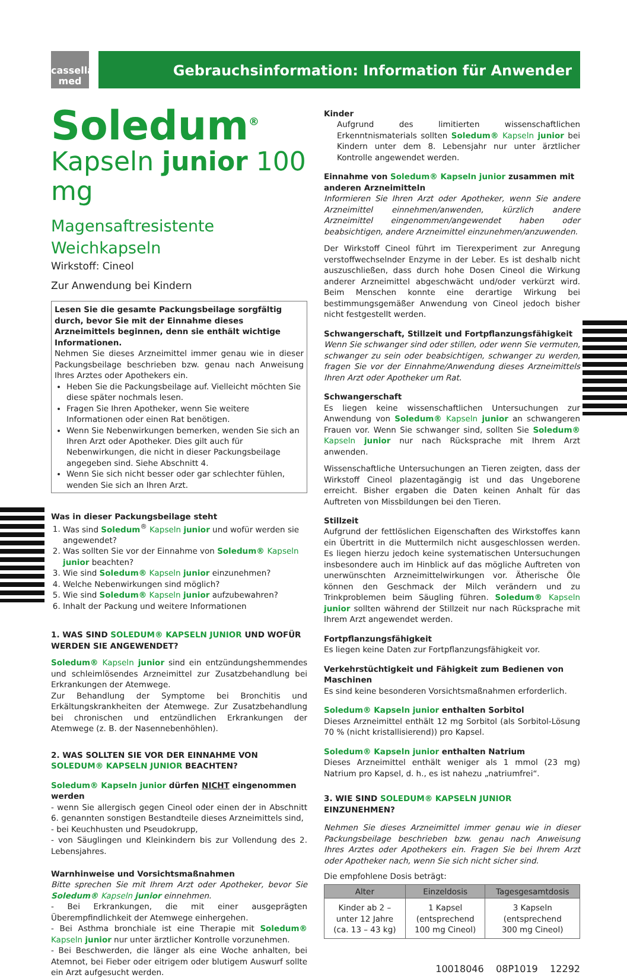cassella
med
Gebrauchsinformation: Information für Anwender
Soledum<sup>®</sup>
Kapseln junior 100 mg
Magensaftresistente Weichkapseln
Wirkstoff: Cineol
Zur Anwendung bei Kindern
Lesen Sie die gesamte Packungsbeilage sorgfältig durch, bevor Sie mit der Einnahme dieses Arzneimittels beginnen, denn sie enthält wichtige Informationen.
Nehmen Sie dieses Arzneimittel immer genau wie in dieser Packungsbeilage beschrieben bzw. genau nach Anweisung Ihres Arztes oder Apothekers ein.
Heben Sie die Packungsbeilage auf. Vielleicht möchten Sie diese später nochmals lesen.
Fragen Sie Ihren Apotheker, wenn Sie weitere Informationen oder einen Rat benötigen.
Wenn Sie Nebenwirkungen bemerken, wenden Sie sich an Ihren Arzt oder Apotheker. Dies gilt auch für Nebenwirkungen, die nicht in dieser Packungsbeilage angegeben sind. Siehe Abschnitt 4.
Wenn Sie sich nicht besser oder gar schlechter fühlen, wenden Sie sich an Ihren Arzt.
Was in dieser Packungsbeilage steht
1. Was sind Soledum<sup>®</sup> Kapseln junior und wofür werden sie angewendet?
2. Was sollten Sie vor der Einnahme von Soledum® Kapseln junior beachten?
3. Wie sind Soledum® Kapseln junior einzunehmen?
4. Welche Nebenwirkungen sind möglich?
5. Wie sind Soledum® Kapseln junior aufzubewahren?
6. Inhalt der Packung und weitere Informationen
1. WAS SIND SOLEDUM® KAPSELN JUNIOR UND WOFÜR WERDEN SIE ANGEWENDET?
Soledum® Kapseln junior sind ein entzündungshemmendes und schleimlösendes Arzneimittel zur Zusatzbehandlung bei Erkrankungen der Atemwege.
Zur Behandlung der Symptome bei Bronchitis und Erkältungskrankheiten der Atemwege. Zur Zusatzbehandlung bei chronischen und entzündlichen Erkrankungen der Atemwege (z. B. der Nasennebenhöhlen).
2. WAS SOLLTEN SIE VOR DER EINNAHME VON SOLEDUM® KAPSELN JUNIOR BEACHTEN?
Soledum® Kapseln junior dürfen NICHT eingenommen werden
- wenn Sie allergisch gegen Cineol oder einen der in Abschnitt 6. genannten sonstigen Bestandteile dieses Arzneimittels sind,
- bei Keuchhusten und Pseudokrupp,
- von Säuglingen und Kleinkindern bis zur Vollendung des 2. Lebensjahres.
Warnhinweise und Vorsichtsmaßnahmen
Bitte sprechen Sie mit Ihrem Arzt oder Apotheker, bevor Sie Soledum® Kapseln junior einnehmen.
- Bei Erkrankungen, die mit einer ausgeprägten Überempfindlichkeit der Atemwege einhergehen.
- Bei Asthma bronchiale ist eine Therapie mit Soledum® Kapseln junior nur unter ärztlicher Kontrolle vorzunehmen.
- Bei Beschwerden, die länger als eine Woche anhalten, bei Atemnot, bei Fieber oder eitrigem oder blutigem Auswurf sollte ein Arzt aufgesucht werden.
Kinder
Aufgrund des limitierten wissenschaftlichen Erkenntnismaterials sollten Soledum® Kapseln junior bei Kindern unter dem 8. Lebensjahr nur unter ärztlicher Kontrolle angewendet werden.
Einnahme von Soledum® Kapseln junior zusammen mit anderen Arzneimitteln
Informieren Sie Ihren Arzt oder Apotheker, wenn Sie andere Arzneimittel einnehmen/anwenden, kürzlich andere Arzneimittel eingenommen/angewendet haben oder beabsichtigen, andere Arzneimittel einzunehmen/anzuwenden.
Der Wirkstoff Cineol führt im Tierexperiment zur Anregung verstoffwechselnder Enzyme in der Leber. Es ist deshalb nicht auszuschließen, dass durch hohe Dosen Cineol die Wirkung anderer Arzneimittel abgeschwächt und/oder verkürzt wird. Beim Menschen konnte eine derartige Wirkung bei bestimmungsgemäßer Anwendung von Cineol jedoch bisher nicht festgestellt werden.
Schwangerschaft, Stillzeit und Fortpflanzungsfähigkeit
Wenn Sie schwanger sind oder stillen, oder wenn Sie vermuten, schwanger zu sein oder beabsichtigen, schwanger zu werden, fragen Sie vor der Einnahme/Anwendung dieses Arzneimittels Ihren Arzt oder Apotheker um Rat.
Schwangerschaft
Es liegen keine wissenschaftlichen Untersuchungen zur Anwendung von Soledum® Kapseln junior an schwangeren Frauen vor. Wenn Sie schwanger sind, sollten Sie Soledum® Kapseln junior nur nach Rücksprache mit Ihrem Arzt anwenden.
Wissenschaftliche Untersuchungen an Tieren zeigten, dass der Wirkstoff Cineol plazentagängig ist und das Ungeborene erreicht. Bisher ergaben die Daten keinen Anhalt für das Auftreten von Missbildungen bei den Tieren.
Stillzeit
Aufgrund der fettlöslichen Eigenschaften des Wirkstoffes kann ein Übertritt in die Muttermilch nicht ausgeschlossen werden. Es liegen hierzu jedoch keine systematischen Untersuchungen insbesondere auch im Hinblick auf das mögliche Auftreten von unerwünschten Arzneimittelwirkungen vor. Ätherische Öle können den Geschmack der Milch verändern und zu Trinkproblemen beim Säugling führen. Soledum® Kapseln junior sollten während der Stillzeit nur nach Rücksprache mit Ihrem Arzt angewendet werden.
Fortpflanzungsfähigkeit
Es liegen keine Daten zur Fortpflanzungsfähigkeit vor.
Verkehrstüchtigkeit und Fähigkeit zum Bedienen von Maschinen
Es sind keine besonderen Vorsichtsmaßnahmen erforderlich.
Soledum® Kapseln junior enthalten Sorbitol
Dieses Arzneimittel enthält 12 mg Sorbitol (als Sorbitol-Lösung 70 % (nicht kristallisierend)) pro Kapsel.
Soledum® Kapseln junior enthalten Natrium
Dieses Arzneimittel enthält weniger als 1 mmol (23 mg) Natrium pro Kapsel, d. h., es ist nahezu „natriumfrei“.
3. WIE SIND SOLEDUM® KAPSELN JUNIOR EINZUNEHMEN?
Nehmen Sie dieses Arzneimittel immer genau wie in dieser Packungsbeilage beschrieben bzw. genau nach Anweisung Ihres Arztes oder Apothekers ein. Fragen Sie bei Ihrem Arzt oder Apotheker nach, wenn Sie sich nicht sicher sind.
Die empfohlene Dosis beträgt:
| Alter | Einzeldosis | Tagesgesamtdosis |
| --- | --- | --- |
| Kinder ab 2 – unter 12 Jahre (ca. 13 – 43 kg) | 1 Kapsel (entsprechend 100 mg Cineol) | 3 Kapseln (entsprechend 300 mg Cineol) |
10018046 08P1019 12292